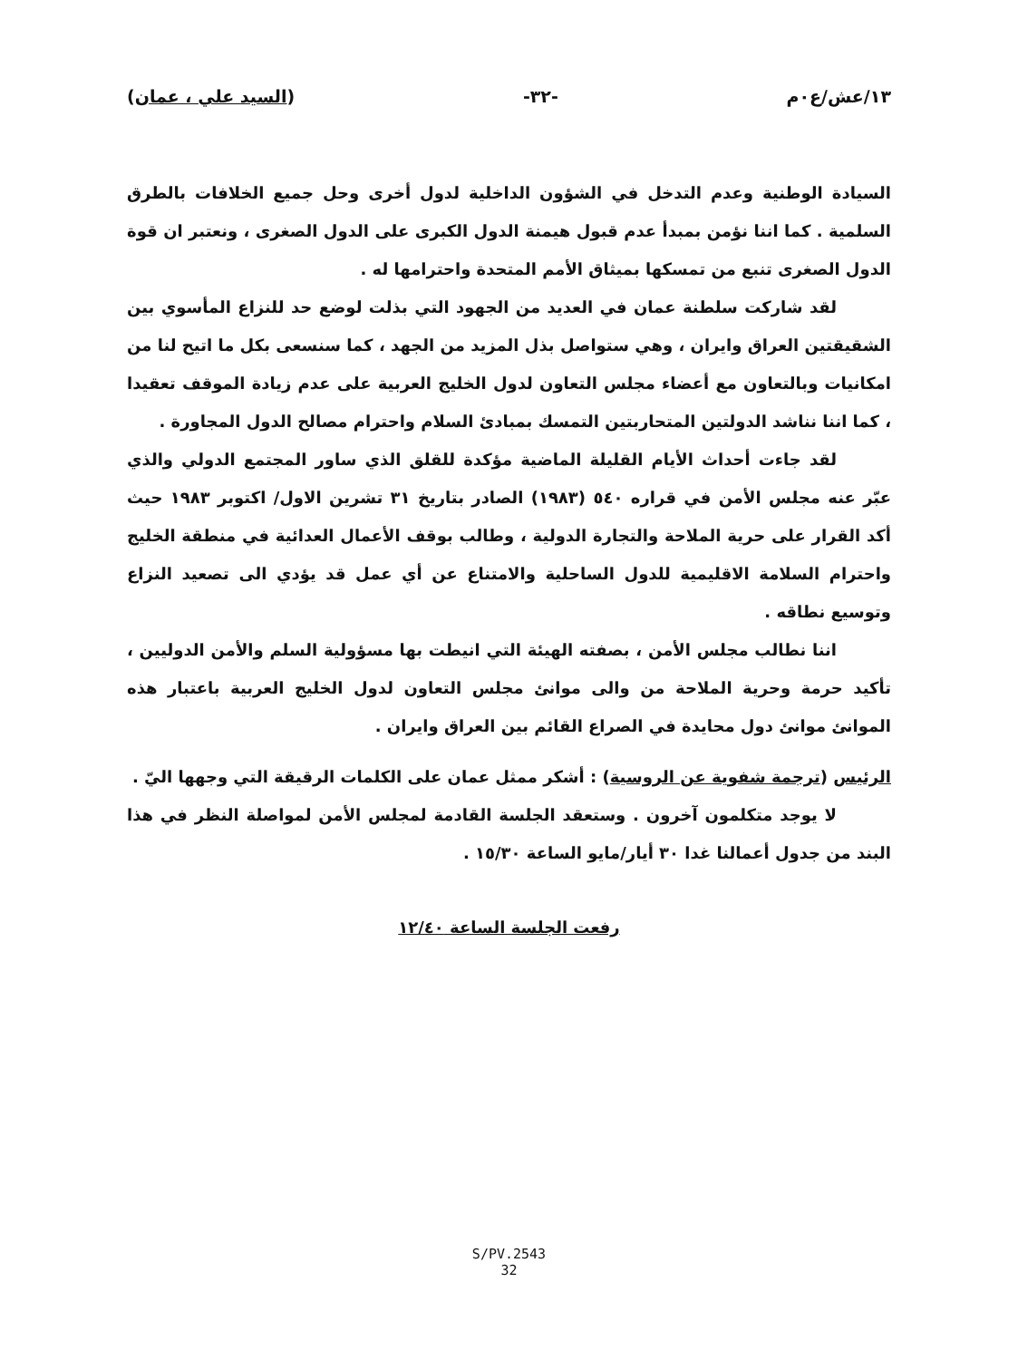١٣/عش/ع٠م -٣٢- (السيد علي ، عمان)
السيادة الوطنية وعدم التدخل في الشؤون الداخلية لدول أخرى وحل جميع الخلافات بالطرق السلمية . كما اننا نؤمن بمبدأ عدم قبول هيمنة الدول الكبرى على الدول الصغرى ، ونعتبر ان قوة الدول الصغرى تنبع من تمسكها بميثاق الأمم المتحدة واحترامها له .
لقد شاركت سلطنة عمان في العديد من الجهود التي بذلت لوضع حد للنزاع المأسوي بين الشقيقتين العراق وايران ، وهي ستواصل بذل المزيد من الجهد ، كما سنسعى بكل ما اتيح لنا من امكانيات وبالتعاون مع أعضاء مجلس التعاون لدول الخليج العربية على عدم زيادة الموقف تعقيدا ، كما اننا نناشد الدولتين المتحاربتين التمسك بمبادئ السلام واحترام مصالح الدول المجاورة .
لقد جاءت أحداث الأيام القليلة الماضية مؤكدة للقلق الذي ساور المجتمع الدولي والذي عبّر عنه مجلس الأمن في قراره ٥٤٠ (١٩٨٣) الصادر بتاريخ ٣١ تشرين الاول/ اكتوبر ١٩٨٣ حيث أكد القرار على حرية الملاحة والتجارة الدولية ، وطالب بوقف الأعمال العدائية في منطقة الخليج واحترام السلامة الاقليمية للدول الساحلية والامتناع عن أي عمل قد يؤدي الى تصعيد النزاع وتوسيع نطاقه .
اننا نطالب مجلس الأمن ، بصفته الهيئة التي انيطت بها مسؤولية السلم والأمن الدوليين ، تأكيد حرمة وحرية الملاحة من والى موانئ مجلس التعاون لدول الخليج العربية باعتبار هذه الموانئ موانئ دول محايدة في الصراع القائم بين العراق وايران .
الرئيس (ترجمة شفوية عن الروسية) : أشكر ممثل عمان على الكلمات الرقيقة التي وجهها اليّ .
لا يوجد متكلمون آخرون . وستعقد الجلسة القادمة لمجلس الأمن لمواصلة النظر في هذا البند من جدول أعمالنا غدا ٣٠ أيار/مايو الساعة ١٥/٣٠ .
رفعت الجلسة الساعة ١٢/٤٠
S/PV.2543
32